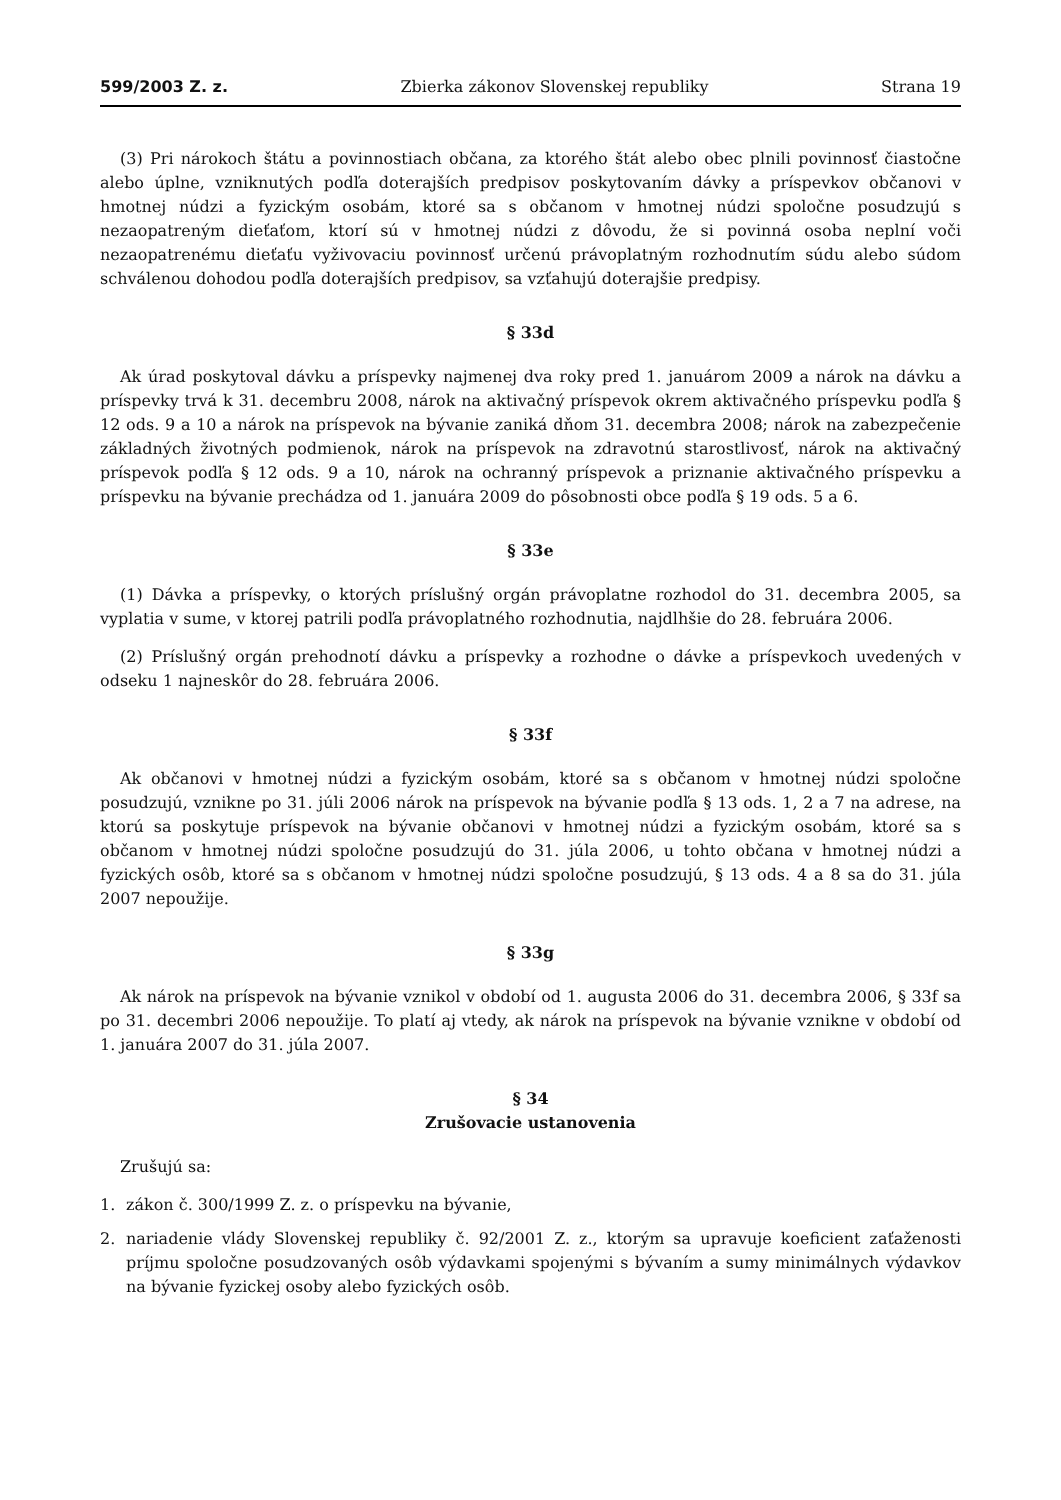599/2003 Z. z. Zbierka zákonov Slovenskej republiky Strana 19
(3) Pri nárokoch štátu a povinnostiach občana, za ktorého štát alebo obec plnili povinnosť čiastočne alebo úplne, vzniknutých podľa doterajších predpisov poskytovaním dávky a príspevkov občanovi v hmotnej núdzi a fyzickým osobám, ktoré sa s občanom v hmotnej núdzi spoločne posudzujú s nezaopatreným dieťaťom, ktorí sú v hmotnej núdzi z dôvodu, že si povinná osoba neplní voči nezaopatrenému dieťaťu vyživovaciu povinnosť určenú právoplatným rozhodnutím súdu alebo súdom schválenou dohodou podľa doterajších predpisov, sa vzťahujú doterajšie predpisy.
§ 33d
Ak úrad poskytoval dávku a príspevky najmenej dva roky pred 1. januárom 2009 a nárok na dávku a príspevky trvá k 31. decembru 2008, nárok na aktivačný príspevok okrem aktivačného príspevku podľa § 12 ods. 9 a 10 a nárok na príspevok na bývanie zaniká dňom 31. decembra 2008; nárok na zabezpečenie základných životných podmienok, nárok na príspevok na zdravotnú starostlivosť, nárok na aktivačný príspevok podľa § 12 ods. 9 a 10, nárok na ochranný príspevok a priznanie aktivačného príspevku a príspevku na bývanie prechádza od 1. januára 2009 do pôsobnosti obce podľa § 19 ods. 5 a 6.
§ 33e
(1) Dávka a príspevky, o ktorých príslušný orgán právoplatne rozhodol do 31. decembra 2005, sa vyplatia v sume, v ktorej patrili podľa právoplatného rozhodnutia, najdlhšie do 28. februára 2006.
(2) Príslušný orgán prehodnotí dávku a príspevky a rozhodne o dávke a príspevkoch uvedených v odseku 1 najneskôr do 28. februára 2006.
§ 33f
Ak občanovi v hmotnej núdzi a fyzickým osobám, ktoré sa s občanom v hmotnej núdzi spoločne posudzujú, vznikne po 31. júli 2006 nárok na príspevok na bývanie podľa § 13 ods. 1, 2 a 7 na adrese, na ktorú sa poskytuje príspevok na bývanie občanovi v hmotnej núdzi a fyzickým osobám, ktoré sa s občanom v hmotnej núdzi spoločne posudzujú do 31. júla 2006, u tohto občana v hmotnej núdzi a fyzických osôb, ktoré sa s občanom v hmotnej núdzi spoločne posudzujú, § 13 ods. 4 a 8 sa do 31. júla 2007 nepoužije.
§ 33g
Ak nárok na príspevok na bývanie vznikol v období od 1. augusta 2006 do 31. decembra 2006, § 33f sa po 31. decembri 2006 nepoužije. To platí aj vtedy, ak nárok na príspevok na bývanie vznikne v období od 1. januára 2007 do 31. júla 2007.
§ 34
Zrušovacie ustanovenia
Zrušujú sa:
1. zákon č. 300/1999 Z. z. o príspevku na bývanie,
2. nariadenie vlády Slovenskej republiky č. 92/2001 Z. z., ktorým sa upravuje koeficient zaťaženosti príjmu spoločne posudzovaných osôb výdavkami spojenými s bývaním a sumy minimálnych výdavkov na bývanie fyzickej osoby alebo fyzických osôb.